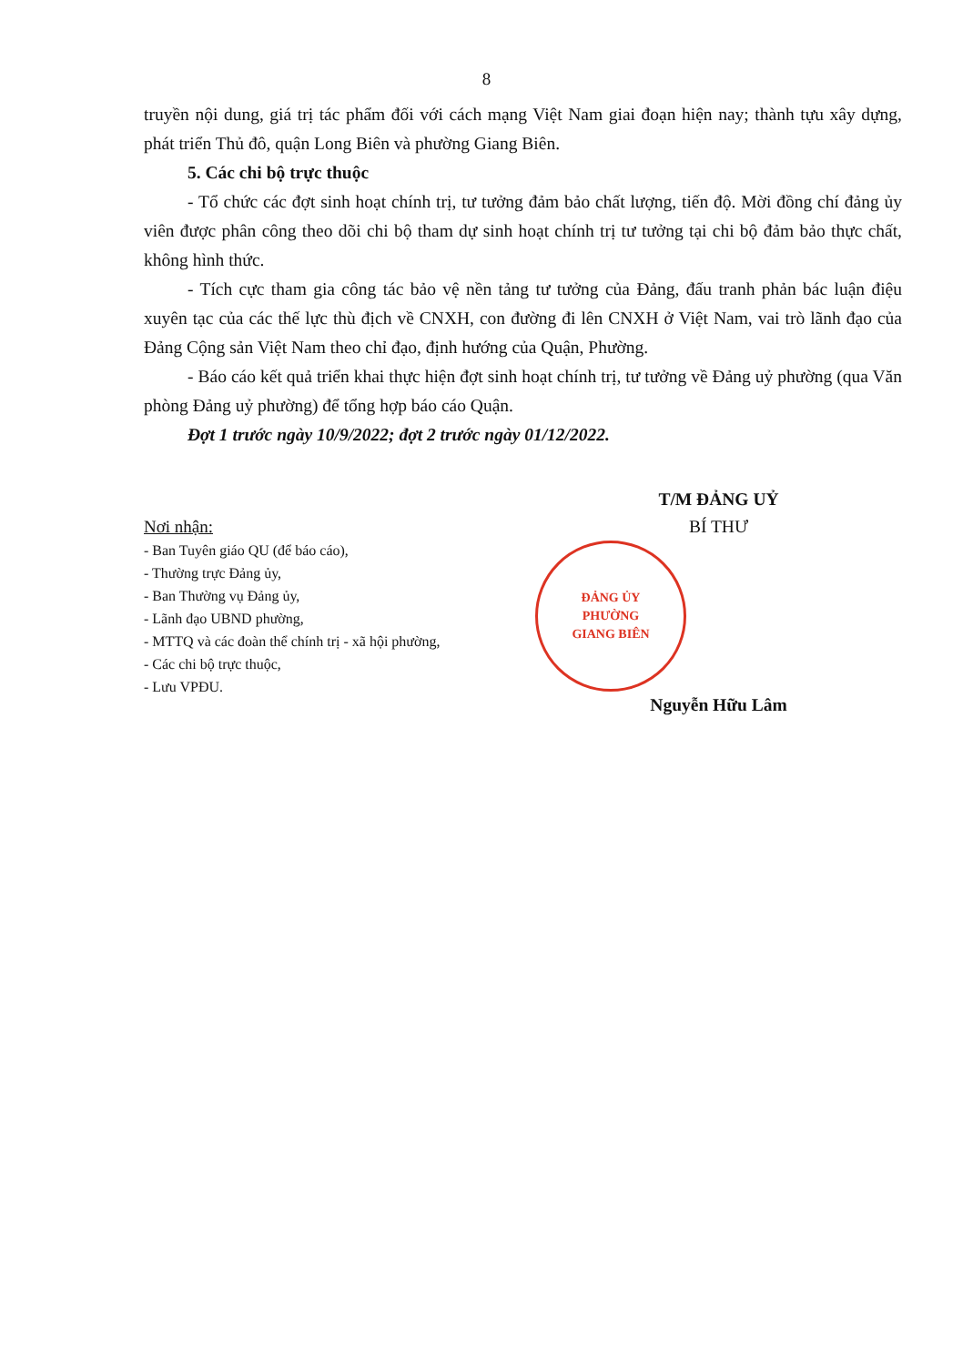8
truyền nội dung, giá trị tác phẩm đối với cách mạng Việt Nam giai đoạn hiện nay; thành tựu xây dựng, phát triển Thủ đô, quận Long Biên và phường Giang Biên.
5. Các chi bộ trực thuộc
- Tổ chức các đợt sinh hoạt chính trị, tư tưởng đảm bảo chất lượng, tiến độ. Mời đồng chí đảng ủy viên được phân công theo dõi chi bộ tham dự sinh hoạt chính trị tư tưởng tại chi bộ đảm bảo thực chất, không hình thức.
- Tích cực tham gia công tác bảo vệ nền tảng tư tưởng của Đảng, đấu tranh phản bác luận điệu xuyên tạc của các thế lực thù địch về CNXH, con đường đi lên CNXH ở Việt Nam, vai trò lãnh đạo của Đảng Cộng sản Việt Nam theo chỉ đạo, định hướng của Quận, Phường.
- Báo cáo kết quả triển khai thực hiện đợt sinh hoạt chính trị, tư tưởng về Đảng uỷ phường (qua Văn phòng Đảng uỷ phường) để tổng hợp báo cáo Quận.
Đợt 1 trước ngày 10/9/2022; đợt 2 trước ngày 01/12/2022.
Nơi nhận:
- Ban Tuyên giáo QU (để báo cáo),
- Thường trực Đảng ủy,
- Ban Thường vụ Đảng ủy,
- Lãnh đạo UBND phường,
- MTTQ và các đoàn thể chính trị - xã hội phường,
- Các chi bộ trực thuộc,
- Lưu VPĐU.
T/M ĐẢNG UỶ
BÍ THƯ
ĐẢNG ỦY
PHƯỜNG
GIANG BIÊN
Nguyễn Hữu Lâm